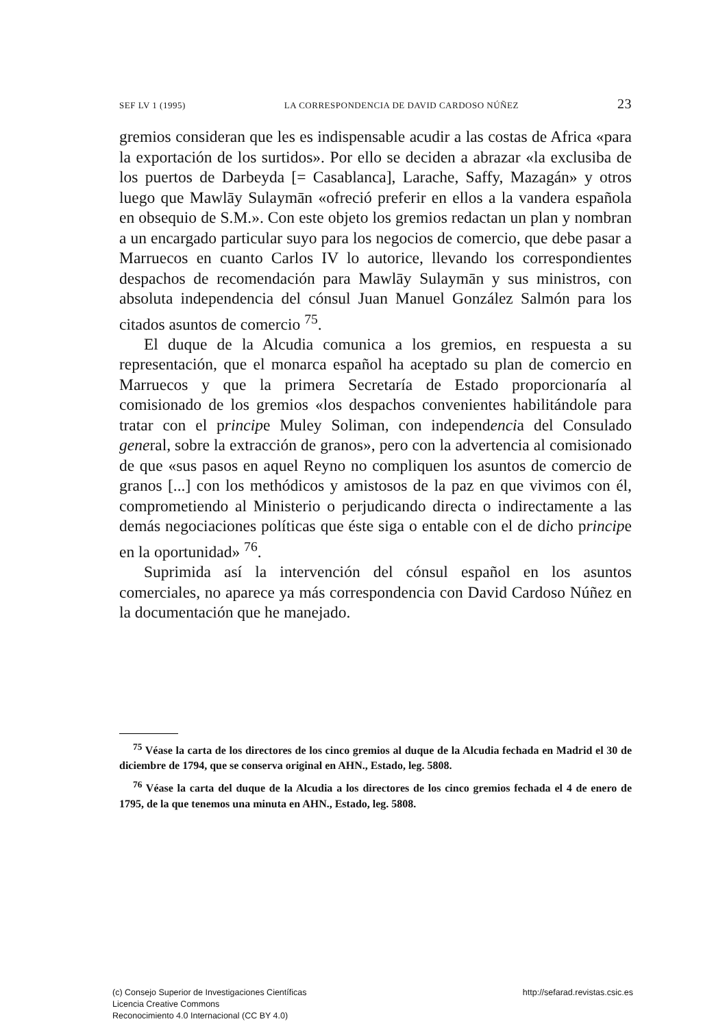SEF LV 1 (1995) LA CORRESPONDENCIA DE DAVID CARDOSO NÚÑEZ 23
gremios consideran que les es indispensable acudir a las costas de Africa «para la exportación de los surtidos». Por ello se deciden a abrazar «la exclusiba de los puertos de Darbeyda [= Casablanca], Larache, Saffy, Mazagán» y otros luego que Mawlāy Sulaymān «ofreció preferir en ellos a la vandera española en obsequio de S.M.». Con este objeto los gremios redactan un plan y nombran a un encargado particular suyo para los negocios de comercio, que debe pasar a Marruecos en cuanto Carlos IV lo autorice, llevando los correspondientes despachos de recomendación para Mawlāy Sulaymān y sus ministros, con absoluta independencia del cónsul Juan Manuel González Salmón para los citados asuntos de comercio <sup>75</sup>.
El duque de la Alcudia comunica a los gremios, en respuesta a su representación, que el monarca español ha aceptado su plan de comercio en Marruecos y que la primera Secretaría de Estado proporcionaría al comisionado de los gremios «los despachos convenientes habilitándole para tratar con el principe Muley Soliman, con independencia del Consulado general, sobre la extracción de granos», pero con la advertencia al comisionado de que «sus pasos en aquel Reyno no compliquen los asuntos de comercio de granos [...] con los methódicos y amistosos de la paz en que vivimos con él, comprometiendo al Ministerio o perjudicando directa o indirectamente a las demás negociaciones políticas que éste siga o entable con el de dicho principe en la oportunidad» <sup>76</sup>.
Suprimida así la intervención del cónsul español en los asuntos comerciales, no aparece ya más correspondencia con David Cardoso Núñez en la documentación que he manejado.
<sup>75</sup> Véase la carta de los directores de los cinco gremios al duque de la Alcudia fechada en Madrid el 30 de diciembre de 1794, que se conserva original en AHN., Estado, leg. 5808.
<sup>76</sup> Véase la carta del duque de la Alcudia a los directores de los cinco gremios fechada el 4 de enero de 1795, de la que tenemos una minuta en AHN., Estado, leg. 5808.
(c) Consejo Superior de Investigaciones Científicas
Licencia Creative Commons
Reconocimiento 4.0 Internacional (CC BY 4.0)
http://sefarad.revistas.csic.es